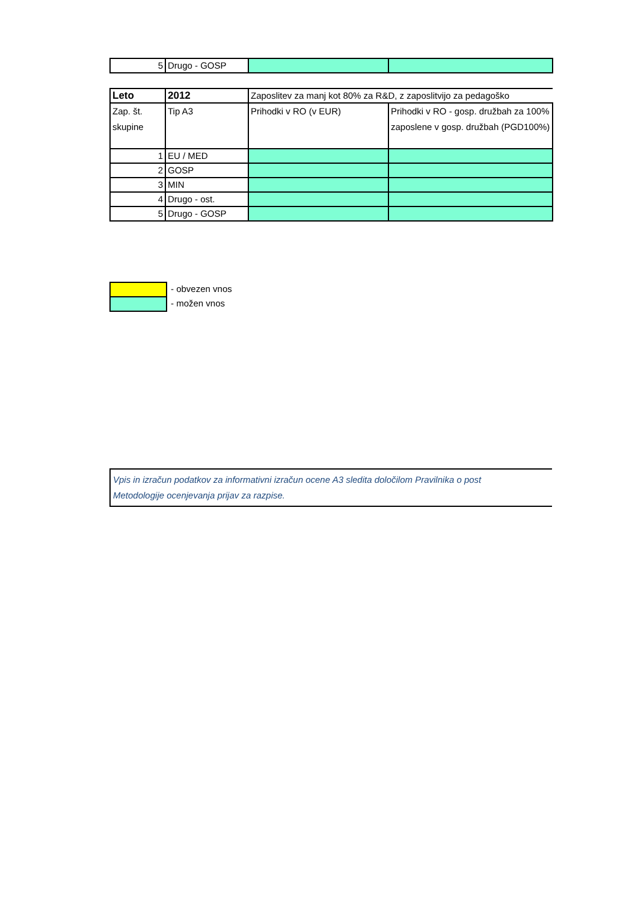| 5 | Drugo - GOSP | | |
| Leto | 2012 | Zaposlitev za manj kot 80% za R&D, z zaposlitvijo za pedagoško | |
| Zap. št. skupine | Tip A3 | Prihodki v RO (v EUR) | Prihodki v RO - gosp. družbah za 100% zaposlene v gosp. družbah (PGD100%) |
| 1 | EU / MED | | |
| 2 | GOSP | | |
| 3 | MIN | | |
| 4 | Drugo - ost. | | |
| 5 | Drugo - GOSP | | |
| | - obvezen vnos |
| | - možen vnos |
Vpis in izračun podatkov za informativni izračun ocene A3 sledita določilom Pravilnika o post
Metodologije ocenjevanja prijav za razpise.